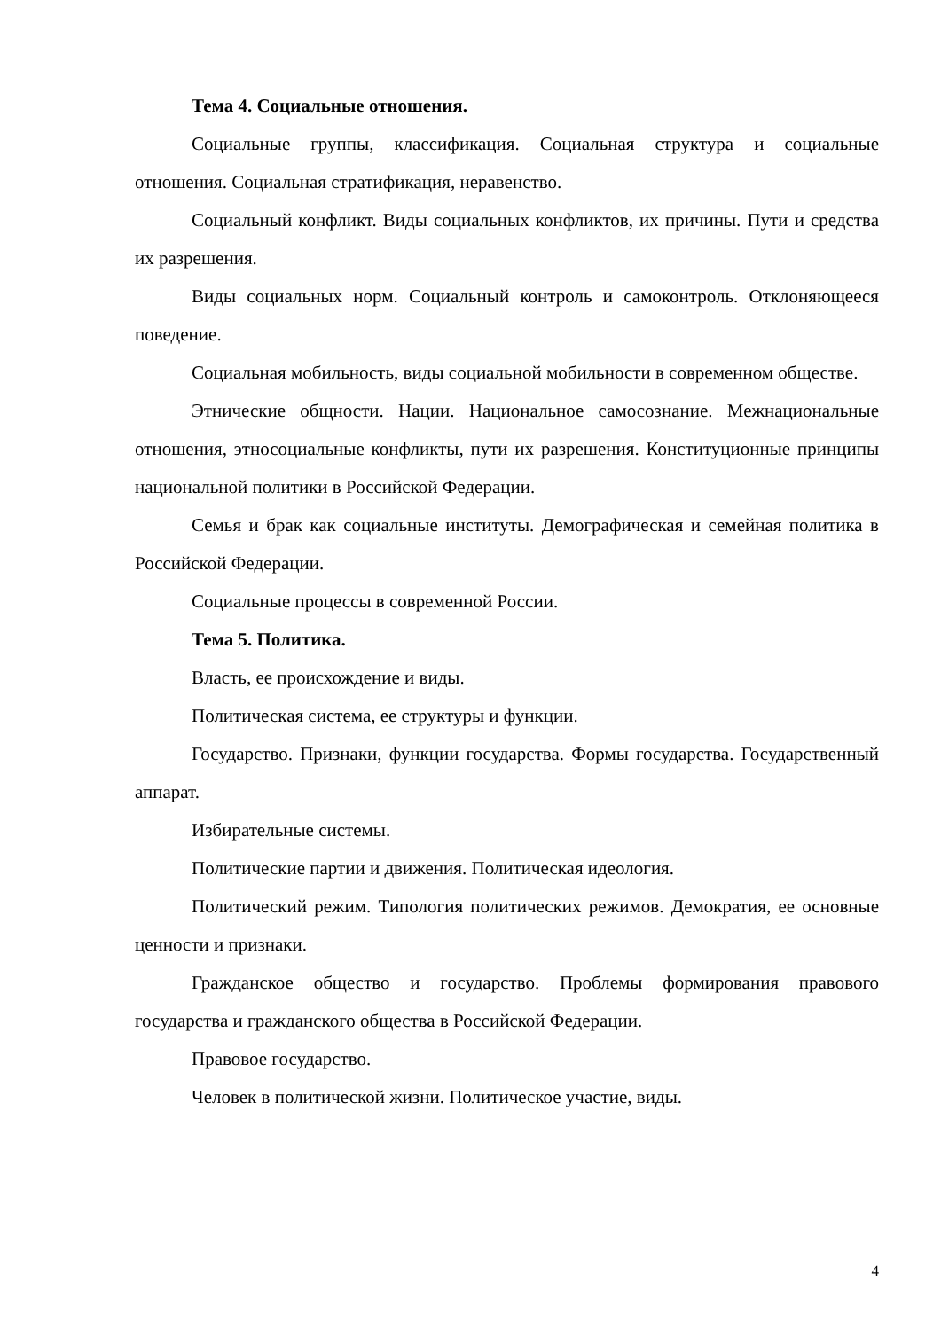Тема 4. Социальные отношения.
Социальные группы, классификация. Социальная структура и социальные отношения. Социальная стратификация, неравенство.
Социальный конфликт. Виды социальных конфликтов, их причины. Пути и средства их разрешения.
Виды социальных норм. Социальный контроль и самоконтроль. Отклоняющееся поведение.
Социальная мобильность, виды социальной мобильности в современном обществе.
Этнические общности. Нации. Национальное самосознание. Межнациональные отношения, этносоциальные конфликты, пути их разрешения. Конституционные принципы национальной политики в Российской Федерации.
Семья и брак как социальные институты. Демографическая и семейная политика в Российской Федерации.
Социальные процессы в современной России.
Тема 5. Политика.
Власть, ее происхождение и виды.
Политическая система, ее структуры и функции.
Государство. Признаки, функции государства. Формы государства. Государственный аппарат.
Избирательные системы.
Политические партии и движения. Политическая идеология.
Политический режим. Типология политических режимов. Демократия, ее основные ценности и признаки.
Гражданское общество и государство. Проблемы формирования правового государства и гражданского общества в Российской Федерации.
Правовое государство.
Человек в политической жизни. Политическое участие, виды.
4